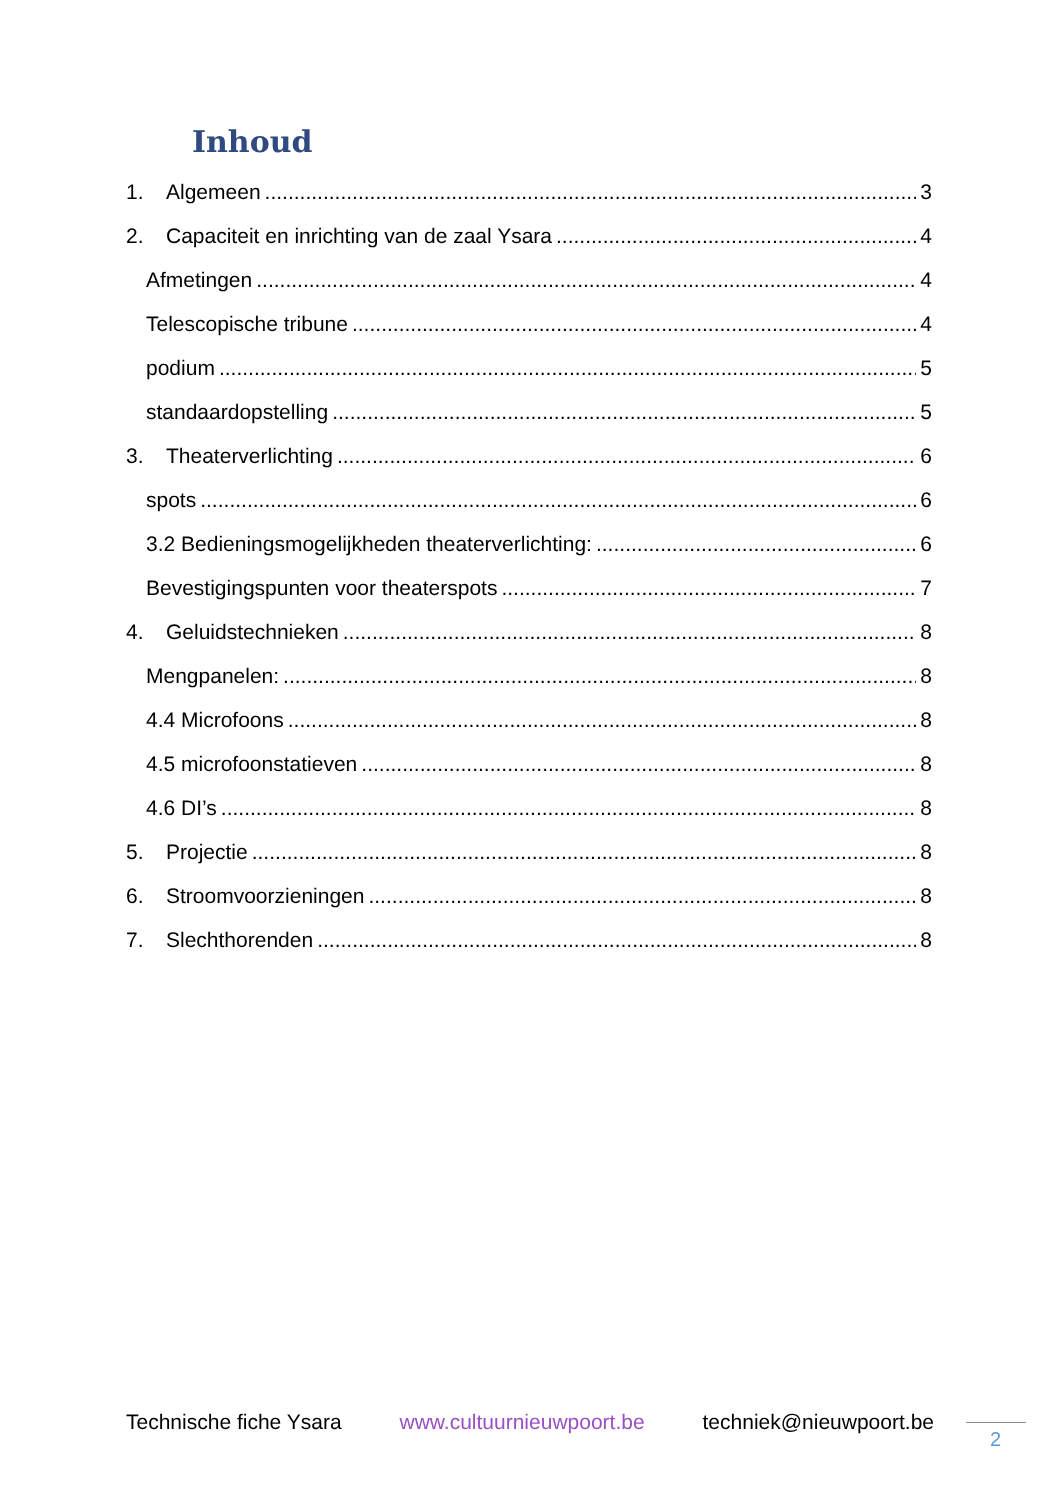Inhoud
1. Algemeen 3
2. Capaciteit en inrichting van de zaal Ysara 4
Afmetingen 4
Telescopische tribune 4
podium 5
standaardopstelling 5
3. Theaterverlichting 6
spots 6
3.2 Bedieningsmogelijkheden theaterverlichting: 6
Bevestigingspunten voor theaterspots 7
4. Geluidstechnieken 8
Mengpanelen: 8
4.4 Microfoons 8
4.5 microfoonstatieven 8
4.6 DI’s 8
5. Projectie 8
6. Stroomvoorzieningen 8
7. Slechthorenden 8
Technische fiche Ysara www.cultuurnieuwpoort.be techniek@nieuwpoort.be
2